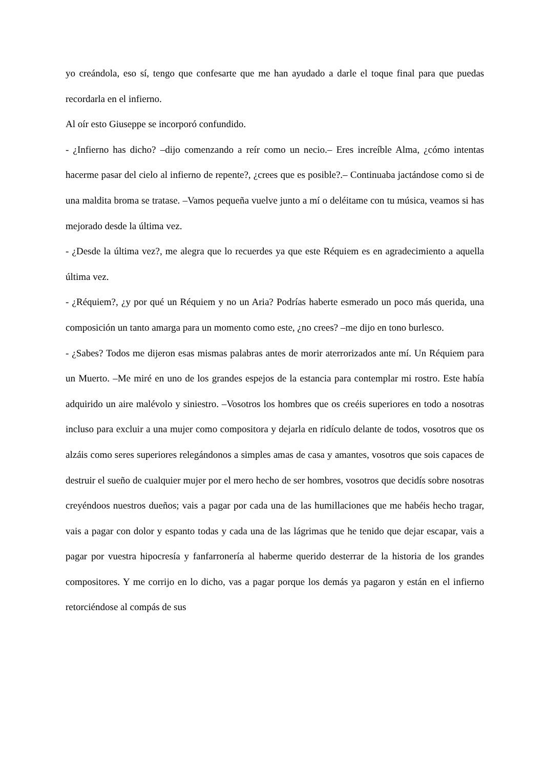yo creándola, eso sí, tengo que confesarte que me han ayudado a darle el toque final para que puedas recordarla en el infierno.
Al oír esto Giuseppe se incorporó confundido.
- ¿Infierno has dicho? –dijo comenzando a reír como un necio.– Eres increíble Alma, ¿cómo intentas hacerme pasar del cielo al infierno de repente?, ¿crees que es posible?.– Continuaba jactándose como si de una maldita broma se tratase. –Vamos pequeña vuelve junto a mí o deléitame con tu música, veamos si has mejorado desde la última vez.
- ¿Desde la última vez?, me alegra que lo recuerdes ya que este Réquiem es en agradecimiento a aquella última vez.
- ¿Réquiem?, ¿y por qué un Réquiem y no un Aria? Podrías haberte esmerado un poco más querida, una composición un tanto amarga para un momento como este, ¿no crees? –me dijo en tono burlesco.
- ¿Sabes? Todos me dijeron esas mismas palabras antes de morir aterrorizados ante mí. Un Réquiem para un Muerto. –Me miré en uno de los grandes espejos de la estancia para contemplar mi rostro. Este había adquirido un aire malévolo y siniestro. –Vosotros los hombres que os creéis superiores en todo a nosotras incluso para excluir a una mujer como compositora y dejarla en ridículo delante de todos, vosotros que os alzáis como seres superiores relegándonos a simples amas de casa y amantes, vosotros que sois capaces de destruir el sueño de cualquier mujer por el mero hecho de ser hombres, vosotros que decidís sobre nosotras creyéndoos nuestros dueños; vais a pagar por cada una de las humillaciones que me habéis hecho tragar, vais a pagar con dolor y espanto todas y cada una de las lágrimas que he tenido que dejar escapar, vais a pagar por vuestra hipocresía y fanfarronería al haberme querido desterrar de la historia de los grandes compositores. Y me corrijo en lo dicho, vas a pagar porque los demás ya pagaron y están en el infierno retorciéndose al compás de sus